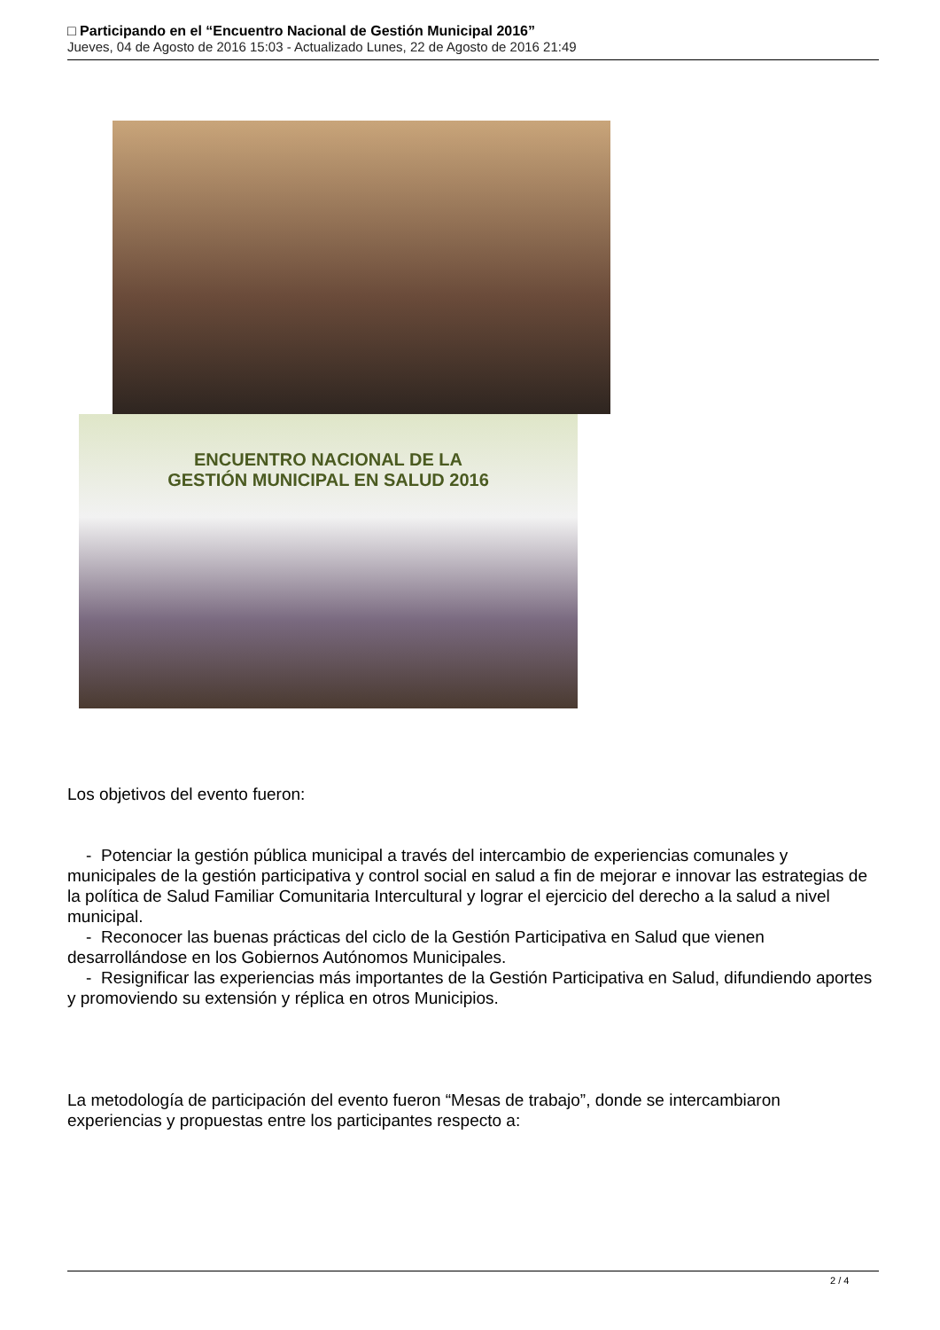□ Participando en el “Encuentro Nacional de Gestión Municipal 2016”
Jueves, 04 de Agosto de 2016 15:03 - Actualizado Lunes, 22 de Agosto de 2016 21:49
ENCUENTRO NACIONAL DE LA
GESTIÓN MUNICIPAL EN SALUD 2016
Los objetivos del evento fueron:
- Potenciar la gestión pública municipal a través del intercambio de experiencias comunales y municipales de la gestión participativa y control social en salud a fin de mejorar e innovar las estrategias de la política de Salud Familiar Comunitaria Intercultural y lograr el ejercicio del derecho a la salud a nivel municipal.
- Reconocer las buenas prácticas del ciclo de la Gestión Participativa en Salud que vienen desarrollándose en los Gobiernos Autónomos Municipales.
- Resignificar las experiencias más importantes de la Gestión Participativa en Salud, difundiendo aportes y promoviendo su extensión y réplica en otros Municipios.
La metodología de participación del evento fueron “Mesas de trabajo”, donde se intercambiaron experiencias y propuestas entre los participantes respecto a:
2 / 4